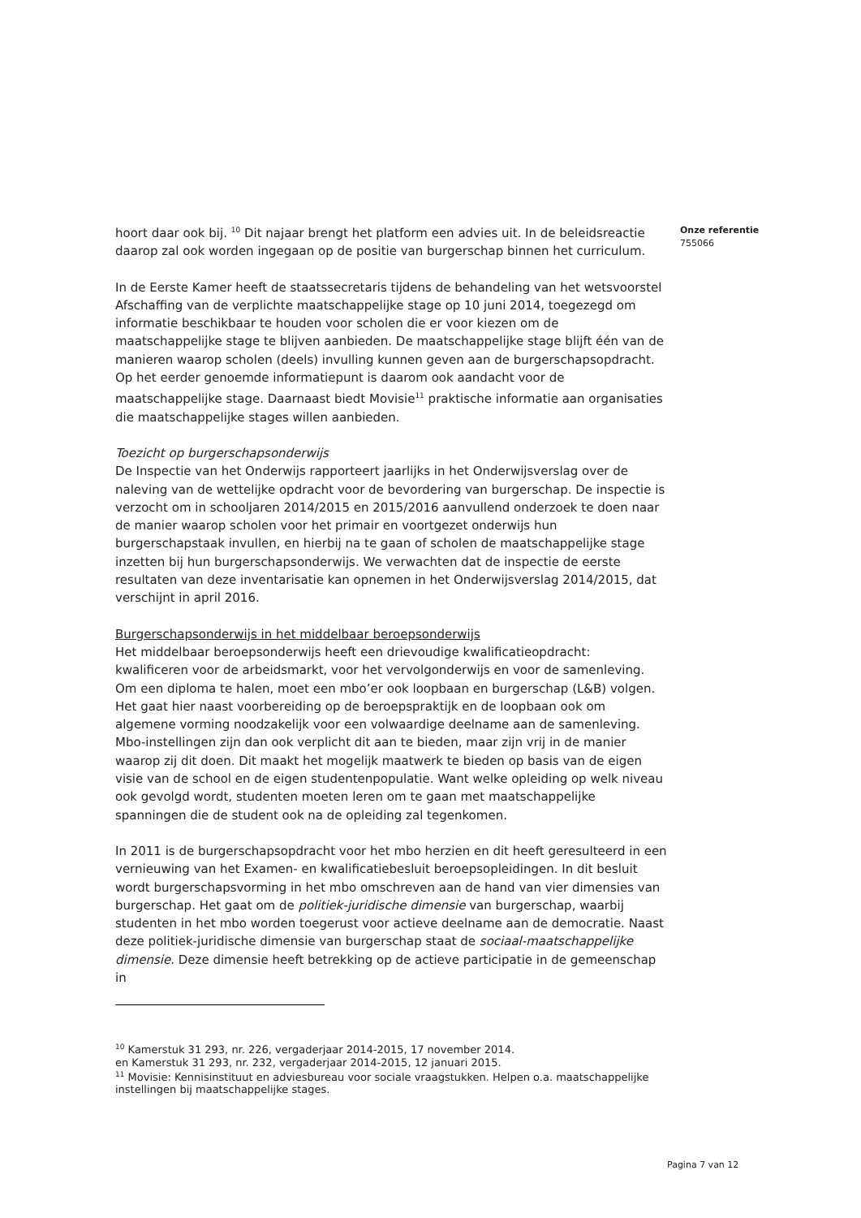Onze referentie
755066
hoort daar ook bij. <sup>10</sup> Dit najaar brengt het platform een advies uit. In de beleidsreactie daarop zal ook worden ingegaan op de positie van burgerschap binnen het curriculum.
In de Eerste Kamer heeft de staatssecretaris tijdens de behandeling van het wetsvoorstel Afschaffing van de verplichte maatschappelijke stage op 10 juni 2014, toegezegd om informatie beschikbaar te houden voor scholen die er voor kiezen om de maatschappelijke stage te blijven aanbieden. De maatschappelijke stage blijft één van de manieren waarop scholen (deels) invulling kunnen geven aan de burgerschapsopdracht. Op het eerder genoemde informatiepunt is daarom ook aandacht voor de maatschappelijke stage. Daarnaast biedt Movisie<sup>11</sup> praktische informatie aan organisaties die maatschappelijke stages willen aanbieden.
Toezicht op burgerschapsonderwijs
De Inspectie van het Onderwijs rapporteert jaarlijks in het Onderwijsverslag over de naleving van de wettelijke opdracht voor de bevordering van burgerschap. De inspectie is verzocht om in schooljaren 2014/2015 en 2015/2016 aanvullend onderzoek te doen naar de manier waarop scholen voor het primair en voortgezet onderwijs hun burgerschapstaak invullen, en hierbij na te gaan of scholen de maatschappelijke stage inzetten bij hun burgerschapsonderwijs. We verwachten dat de inspectie de eerste resultaten van deze inventarisatie kan opnemen in het Onderwijsverslag 2014/2015, dat verschijnt in april 2016.
Burgerschapsonderwijs in het middelbaar beroepsonderwijs
Het middelbaar beroepsonderwijs heeft een drievoudige kwalificatieopdracht: kwalificeren voor de arbeidsmarkt, voor het vervolgonderwijs en voor de samenleving. Om een diploma te halen, moet een mbo’er ook loopbaan en burgerschap (L&B) volgen. Het gaat hier naast voorbereiding op de beroepspraktijk en de loopbaan ook om algemene vorming noodzakelijk voor een volwaardige deelname aan de samenleving. Mbo-instellingen zijn dan ook verplicht dit aan te bieden, maar zijn vrij in de manier waarop zij dit doen. Dit maakt het mogelijk maatwerk te bieden op basis van de eigen visie van de school en de eigen studentenpopulatie. Want welke opleiding op welk niveau ook gevolgd wordt, studenten moeten leren om te gaan met maatschappelijke spanningen die de student ook na de opleiding zal tegenkomen.
In 2011 is de burgerschapsopdracht voor het mbo herzien en dit heeft geresulteerd in een vernieuwing van het Examen- en kwalificatiebesluit beroepsopleidingen. In dit besluit wordt burgerschapsvorming in het mbo omschreven aan de hand van vier dimensies van burgerschap. Het gaat om de politiek-juridische dimensie van burgerschap, waarbij studenten in het mbo worden toegerust voor actieve deelname aan de democratie. Naast deze politiek-juridische dimensie van burgerschap staat de sociaal-maatschappelijke dimensie. Deze dimensie heeft betrekking op de actieve participatie in de gemeenschap in
<sup>10</sup> Kamerstuk 31 293, nr. 226, vergaderjaar 2014-2015, 17 november 2014.
en Kamerstuk 31 293, nr. 232, vergaderjaar 2014-2015, 12 januari 2015.
<sup>11</sup> Movisie: Kennisinstituut en adviesbureau voor sociale vraagstukken. Helpen o.a. maatschappelijke instellingen bij maatschappelijke stages.
Pagina 7 van 12